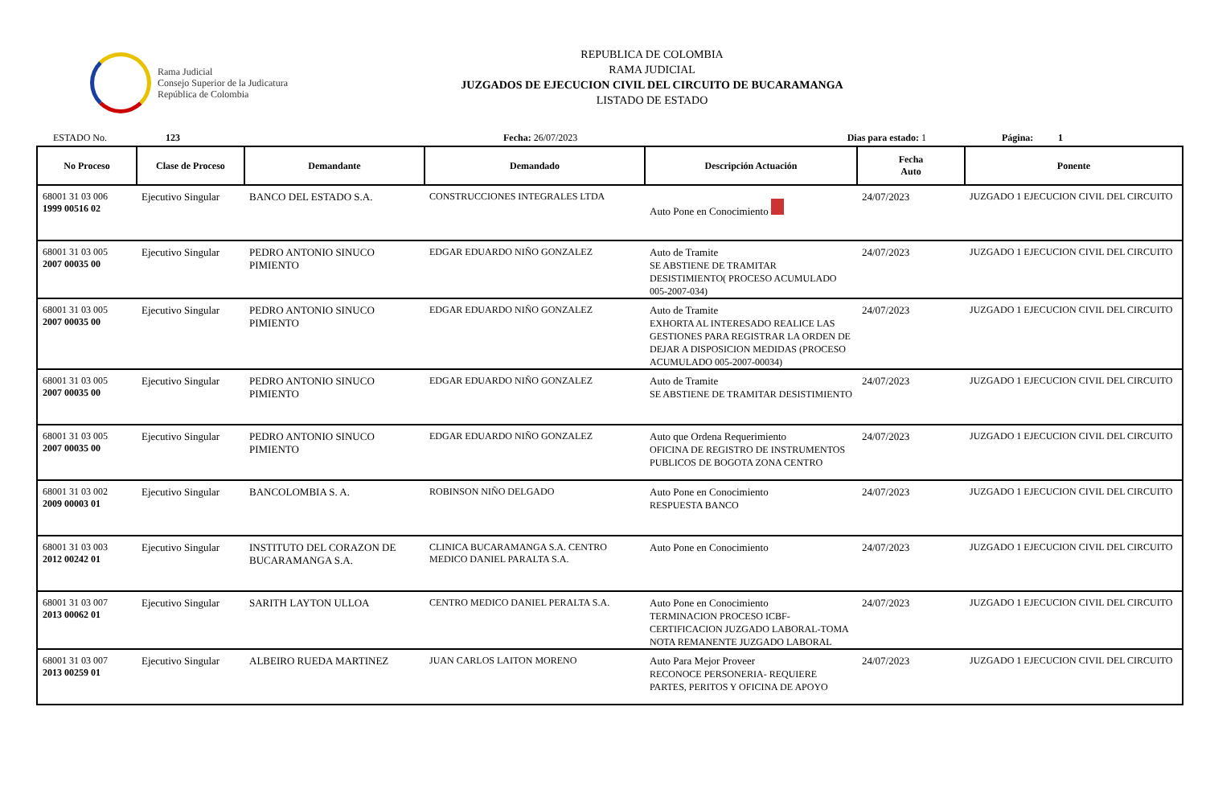Rama Judicial
Consejo Superior de la Judicatura
República de Colombia
REPUBLICA DE COLOMBIA
RAMA JUDICIAL
JUZGADOS DE EJECUCION CIVIL DEL CIRCUITO DE BUCARAMANGA
LISTADO DE ESTADO
ESTADO No. 123 Fecha: 26/07/2023 Dias para estado: 1 Página: 1
| No Proceso | Clase de Proceso | Demandante | Demandado | Descripción Actuación | Fecha Auto | Ponente |
| --- | --- | --- | --- | --- | --- | --- |
| 68001 31 03 006 1999 00516 02 | Ejecutivo Singular | BANCO DEL ESTADO S.A. | CONSTRUCCIONES INTEGRALES LTDA | Auto Pone en Conocimiento | 24/07/2023 | JUZGADO 1 EJECUCION CIVIL DEL CIRCUITO |
| 68001 31 03 005 2007 00035 00 | Ejecutivo Singular | PEDRO ANTONIO SINUCO PIMIENTO | EDGAR EDUARDO NIÑO GONZALEZ | Auto de Tramite SE ABSTIENE DE TRAMITAR DESISTIMIENTO( PROCESO ACUMULADO 005-2007-034) | 24/07/2023 | JUZGADO 1 EJECUCION CIVIL DEL CIRCUITO |
| 68001 31 03 005 2007 00035 00 | Ejecutivo Singular | PEDRO ANTONIO SINUCO PIMIENTO | EDGAR EDUARDO NIÑO GONZALEZ | Auto de Tramite EXHORTA AL INTERESADO REALICE LAS GESTIONES PARA REGISTRAR LA ORDEN DE DEJAR A DISPOSICION MEDIDAS (PROCESO ACUMULADO 005-2007-00034) | 24/07/2023 | JUZGADO 1 EJECUCION CIVIL DEL CIRCUITO |
| 68001 31 03 005 2007 00035 00 | Ejecutivo Singular | PEDRO ANTONIO SINUCO PIMIENTO | EDGAR EDUARDO NIÑO GONZALEZ | Auto de Tramite SE ABSTIENE DE TRAMITAR DESISTIMIENTO | 24/07/2023 | JUZGADO 1 EJECUCION CIVIL DEL CIRCUITO |
| 68001 31 03 005 2007 00035 00 | Ejecutivo Singular | PEDRO ANTONIO SINUCO PIMIENTO | EDGAR EDUARDO NIÑO GONZALEZ | Auto que Ordena Requerimiento OFICINA DE REGISTRO DE INSTRUMENTOS PUBLICOS DE BOGOTA ZONA CENTRO | 24/07/2023 | JUZGADO 1 EJECUCION CIVIL DEL CIRCUITO |
| 68001 31 03 002 2009 00003 01 | Ejecutivo Singular | BANCOLOMBIA S. A. | ROBINSON NIÑO DELGADO | Auto Pone en Conocimiento RESPUESTA BANCO | 24/07/2023 | JUZGADO 1 EJECUCION CIVIL DEL CIRCUITO |
| 68001 31 03 003 2012 00242 01 | Ejecutivo Singular | INSTITUTO DEL CORAZON DE BUCARAMANGA S.A. | CLINICA BUCARAMANGA S.A. CENTRO MEDICO DANIEL PARALTA S.A. | Auto Pone en Conocimiento | 24/07/2023 | JUZGADO 1 EJECUCION CIVIL DEL CIRCUITO |
| 68001 31 03 007 2013 00062 01 | Ejecutivo Singular | SARITH LAYTON ULLOA | CENTRO MEDICO DANIEL PERALTA S.A. | Auto Pone en Conocimiento TERMINACION PROCESO ICBF-CERTIFICACION JUZGADO LABORAL-TOMA NOTA REMANENTE JUZGADO LABORAL | 24/07/2023 | JUZGADO 1 EJECUCION CIVIL DEL CIRCUITO |
| 68001 31 03 007 2013 00259 01 | Ejecutivo Singular | ALBEIRO RUEDA MARTINEZ | JUAN CARLOS LAITON MORENO | Auto Para Mejor Proveer RECONOCE PERSONERIA- REQUIERE PARTES, PERITOS Y OFICINA DE APOYO | 24/07/2023 | JUZGADO 1 EJECUCION CIVIL DEL CIRCUITO |